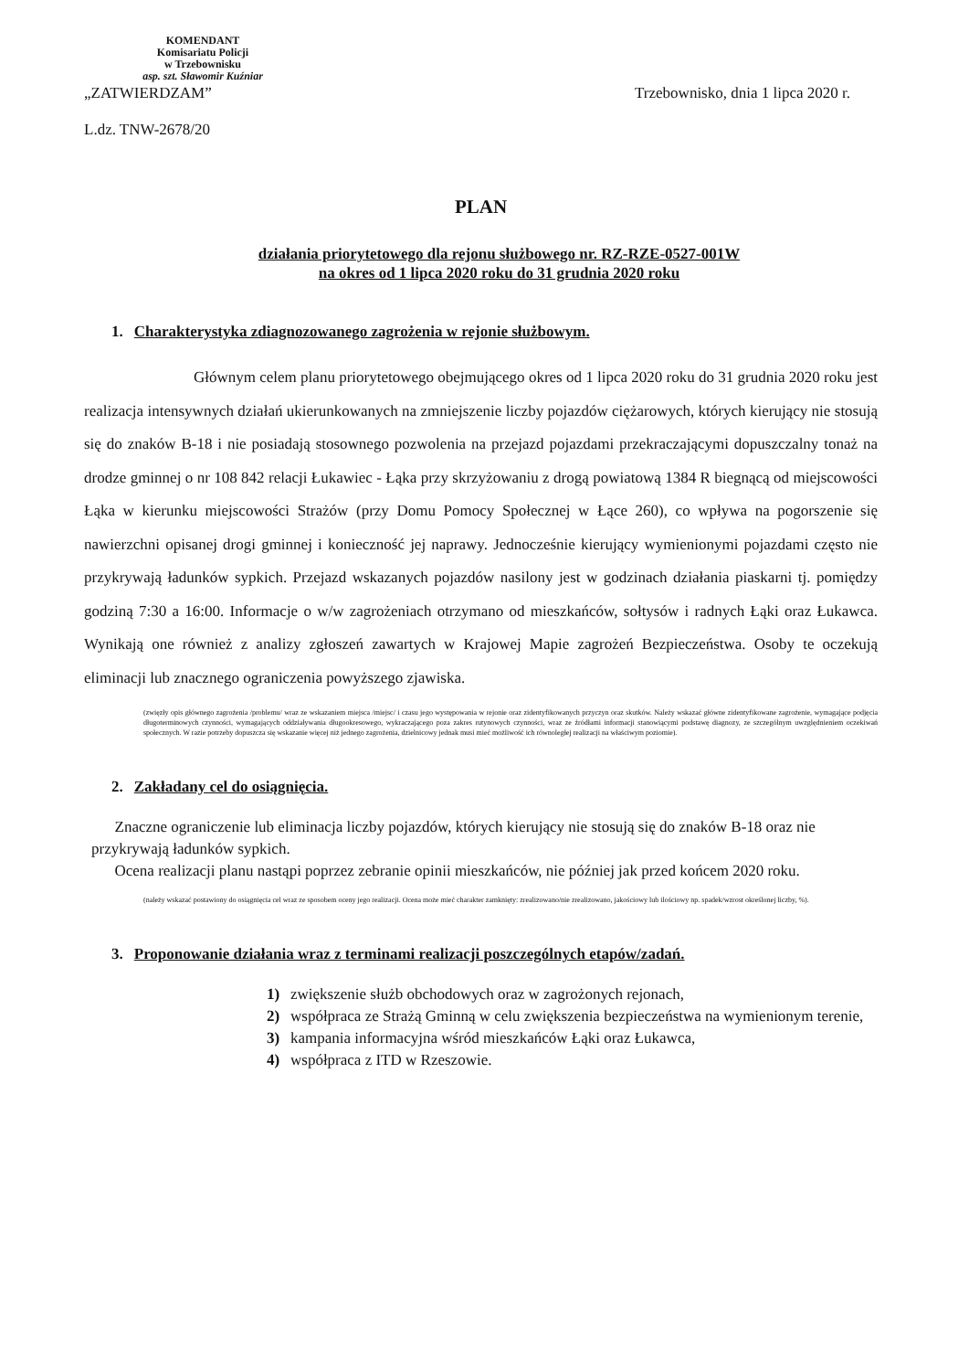KOMENDANT
Komisariatu Policji
w Trzebownisku
asp. szt. Sławomir Kuźniar
„ZATWIERDZAM” Trzebownisko, dnia 1 lipca 2020 r.
L.dz. TNW-2678/20
PLAN
działania priorytetowego dla rejonu służbowego nr. RZ-RZE-0527-001W
na okres od 1 lipca 2020 roku do 31 grudnia 2020 roku
1. Charakterystyka zdiagnozowanego zagrożenia w rejonie służbowym.
Głównym celem planu priorytetowego obejmującego okres od 1 lipca 2020 roku do 31 grudnia 2020 roku jest realizacja intensywnych działań ukierunkowanych na zmniejszenie liczby pojazdów ciężarowych, których kierujący nie stosują się do znaków B-18 i nie posiadają stosownego pozwolenia na przejazd pojazdami przekraczającymi dopuszczalny tonaż na drodze gminnej o nr 108 842 relacji Łukawiec - Łąka przy skrzyżowaniu z drogą powiatową 1384 R biegnącą od miejscowości Łąka w kierunku miejscowości Strażów (przy Domu Pomocy Społecznej w Łące 260), co wpływa na pogorszenie się nawierzchni opisanej drogi gminnej i konieczność jej naprawy. Jednocześnie kierujący wymienionymi pojazdami często nie przykrywają ładunków sypkich. Przejazd wskazanych pojazdów nasilony jest w godzinach działania piaskarni tj. pomiędzy godziną 7:30 a 16:00. Informacje o w/w zagrożeniach otrzymano od mieszkańców, sołtysów i radnych Łąki oraz Łukawca. Wynikają one również z analizy zgłoszeń zawartych w Krajowej Mapie zagrożeń Bezpieczeństwa. Osoby te oczekują eliminacji lub znacznego ograniczenia powyższego zjawiska.
(zwięzły opis głównego zagrożenia /problemu/ wraz ze wskazaniem miejsca /miejsc/ i czasu jego występowania w rejonie oraz zidentyfikowanych przyczyn oraz skutków. Należy wskazać główne zidentyfikowane zagrożenie, wymagające podjęcia długoterminowych czynności, wymagających oddziaływania długookresowego, wykraczającego poza zakres rutynowych czynności, wraz ze źródłami informacji stanowiącymi podstawę diagnozy, ze szczególnym uwzględnieniem oczekiwań społecznych. W razie potrzeby dopuszcza się wskazanie więcej niż jednego zagrożenia, dzielnicowy jednak musi mieć możliwość ich równoległej realizacji na właściwym poziomie).
2. Zakładany cel do osiągnięcia.
Znaczne ograniczenie lub eliminacja liczby pojazdów, których kierujący nie stosują się do znaków B-18 oraz nie przykrywają ładunków sypkich.
Ocena realizacji planu nastąpi poprzez zebranie opinii mieszkańców, nie później jak przed końcem 2020 roku.
(należy wskazać postawiony do osiągnięcia cel wraz ze sposobem oceny jego realizacji. Ocena może mieć charakter zamknięty: zrealizowano/nie zrealizowano, jakościowy lub ilościowy np. spadek/wzrost określonej liczby, %).
3. Proponowanie działania wraz z terminami realizacji poszczególnych etapów/zadań.
1) zwiększenie służb obchodowych oraz w zagrożonych rejonach,
2) współpraca ze Strażą Gminną w celu zwiększenia bezpieczeństwa na wymienionym terenie,
3) kampania informacyjna wśród mieszkańców Łąki oraz Łukawca,
4) współpraca z ITD w Rzeszowie.